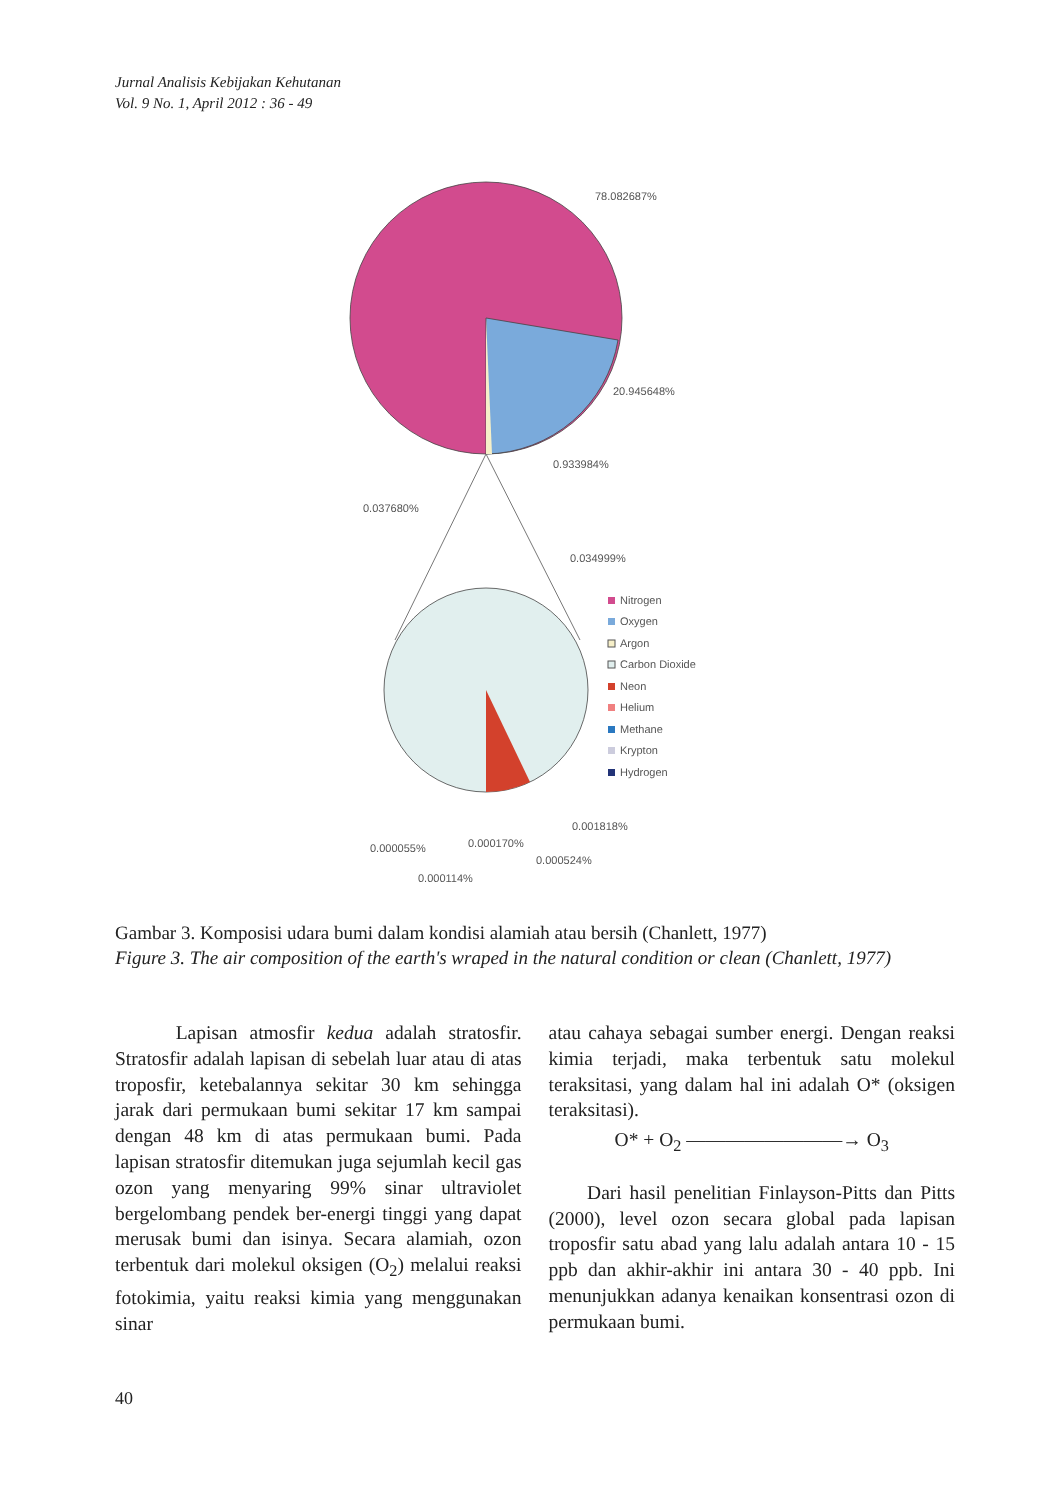Jurnal Analisis Kebijakan Kehutanan
Vol. 9 No. 1, April 2012 : 36 - 49
78.082687%
20.945648%
0.933984%
0.037680%
0.034999%
0.001818%
0.000055%
0.000170%
0.000524%
0.000114%
Nitrogen
Oxygen
Argon
Carbon Dioxide
Neon
Helium
Methane
Krypton
Hydrogen
Gambar 3. Komposisi udara bumi dalam kondisi alamiah atau bersih (Chanlett, 1977)
Figure 3. The air composition of the earth's wraped in the natural condition or clean (Chanlett, 1977)
Lapisan atmosfir kedua adalah stratosfir. Stratosfir adalah lapisan di sebelah luar atau di atas troposfir, ketebalannya sekitar 30 km sehingga jarak dari permukaan bumi sekitar 17 km sampai dengan 48 km di atas permukaan bumi. Pada lapisan stratosfir ditemukan juga sejumlah kecil gas ozon yang menyaring 99% sinar ultraviolet bergelombang pendek ber-energi tinggi yang dapat merusak bumi dan isinya. Secara alamiah, ozon terbentuk dari molekul oksigen (O<sub>2</sub>) melalui reaksi fotokimia, yaitu reaksi kimia yang menggunakan sinar
atau cahaya sebagai sumber energi. Dengan reaksi kimia terjadi, maka terbentuk satu molekul teraksitasi, yang dalam hal ini adalah O* (oksigen teraksitasi).
O* + O<sub>2</sub> ————————→ O<sub>3</sub>
Dari hasil penelitian Finlayson-Pitts dan Pitts (2000), level ozon secara global pada lapisan troposfir satu abad yang lalu adalah antara 10 - 15 ppb dan akhir-akhir ini antara 30 - 40 ppb. Ini menunjukkan adanya kenaikan konsentrasi ozon di permukaan bumi.
40